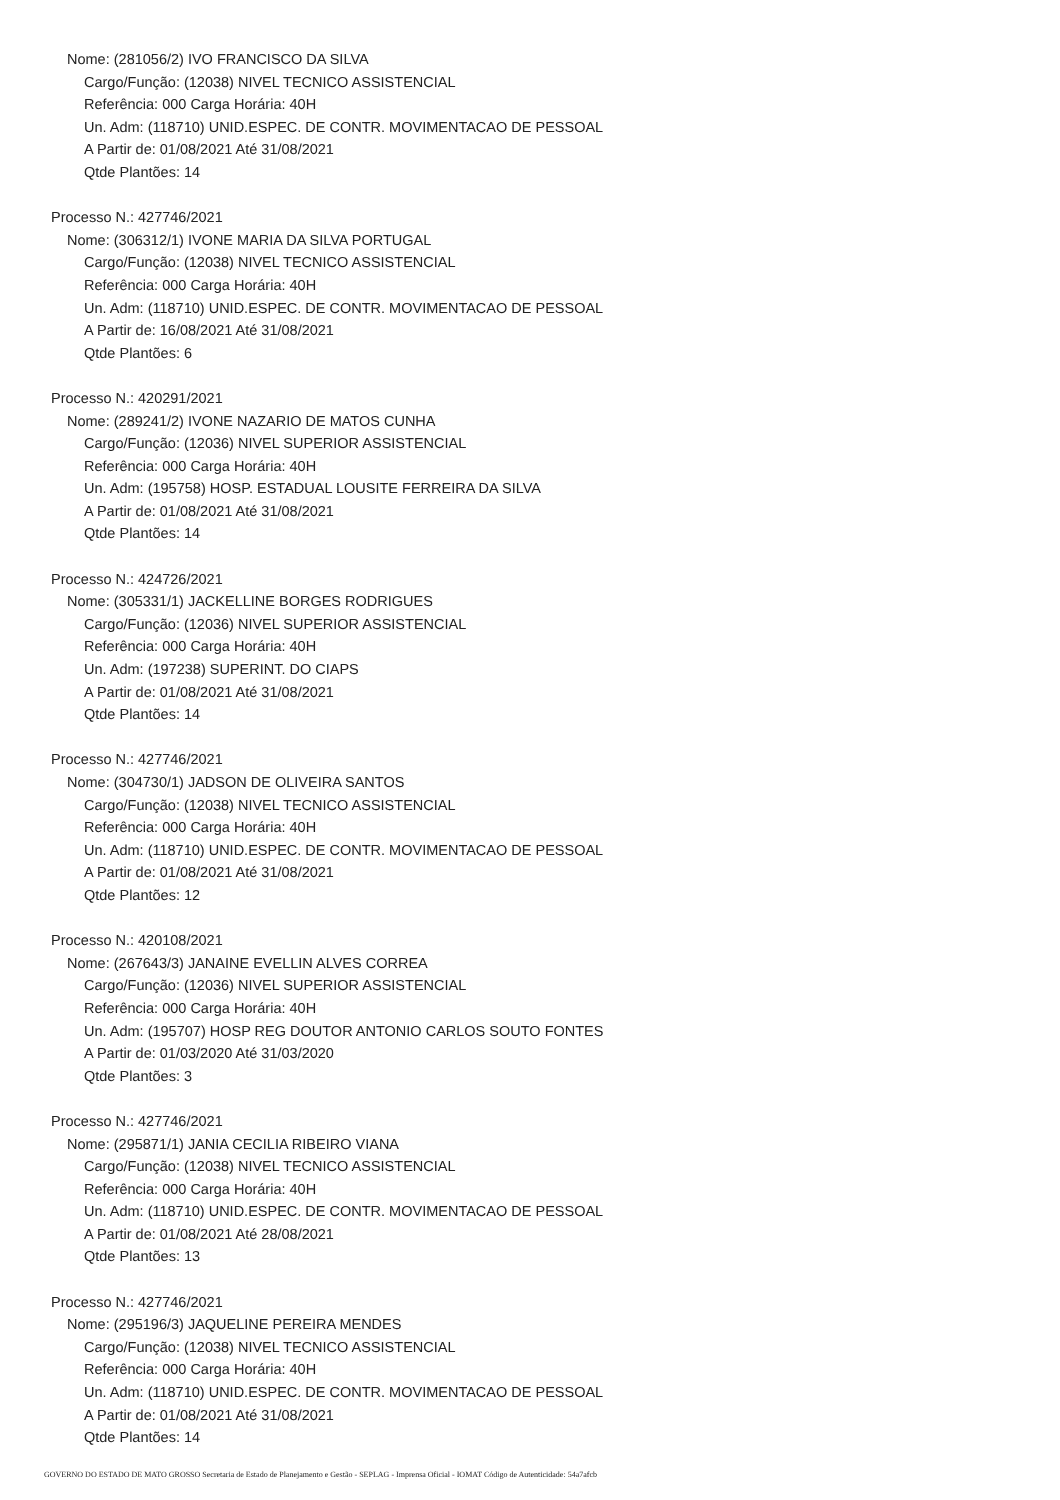Nome: (281056/2) IVO FRANCISCO DA SILVA
Cargo/Função: (12038) NIVEL TECNICO ASSISTENCIAL
Referência: 000 Carga Horária: 40H
Un. Adm: (118710) UNID.ESPEC. DE CONTR. MOVIMENTACAO DE PESSOAL
A Partir de: 01/08/2021 Até 31/08/2021
Qtde Plantões: 14
Processo N.: 427746/2021
Nome: (306312/1) IVONE MARIA DA SILVA PORTUGAL
Cargo/Função: (12038) NIVEL TECNICO ASSISTENCIAL
Referência: 000 Carga Horária: 40H
Un. Adm: (118710) UNID.ESPEC. DE CONTR. MOVIMENTACAO DE PESSOAL
A Partir de: 16/08/2021 Até 31/08/2021
Qtde Plantões: 6
Processo N.: 420291/2021
Nome: (289241/2) IVONE NAZARIO DE MATOS CUNHA
Cargo/Função: (12036) NIVEL SUPERIOR ASSISTENCIAL
Referência: 000 Carga Horária: 40H
Un. Adm: (195758) HOSP. ESTADUAL LOUSITE FERREIRA DA SILVA
A Partir de: 01/08/2021 Até 31/08/2021
Qtde Plantões: 14
Processo N.: 424726/2021
Nome: (305331/1) JACKELLINE BORGES RODRIGUES
Cargo/Função: (12036) NIVEL SUPERIOR ASSISTENCIAL
Referência: 000 Carga Horária: 40H
Un. Adm: (197238) SUPERINT. DO CIAPS
A Partir de: 01/08/2021 Até 31/08/2021
Qtde Plantões: 14
Processo N.: 427746/2021
Nome: (304730/1) JADSON DE OLIVEIRA SANTOS
Cargo/Função: (12038) NIVEL TECNICO ASSISTENCIAL
Referência: 000 Carga Horária: 40H
Un. Adm: (118710) UNID.ESPEC. DE CONTR. MOVIMENTACAO DE PESSOAL
A Partir de: 01/08/2021 Até 31/08/2021
Qtde Plantões: 12
Processo N.: 420108/2021
Nome: (267643/3) JANAINE EVELLIN ALVES CORREA
Cargo/Função: (12036) NIVEL SUPERIOR ASSISTENCIAL
Referência: 000 Carga Horária: 40H
Un. Adm: (195707) HOSP REG DOUTOR ANTONIO CARLOS SOUTO FONTES
A Partir de: 01/03/2020 Até 31/03/2020
Qtde Plantões: 3
Processo N.: 427746/2021
Nome: (295871/1) JANIA CECILIA RIBEIRO VIANA
Cargo/Função: (12038) NIVEL TECNICO ASSISTENCIAL
Referência: 000 Carga Horária: 40H
Un. Adm: (118710) UNID.ESPEC. DE CONTR. MOVIMENTACAO DE PESSOAL
A Partir de: 01/08/2021 Até 28/08/2021
Qtde Plantões: 13
Processo N.: 427746/2021
Nome: (295196/3) JAQUELINE PEREIRA MENDES
Cargo/Função: (12038) NIVEL TECNICO ASSISTENCIAL
Referência: 000 Carga Horária: 40H
Un. Adm: (118710) UNID.ESPEC. DE CONTR. MOVIMENTACAO DE PESSOAL
A Partir de: 01/08/2021 Até 31/08/2021
Qtde Plantões: 14
GOVERNO DO ESTADO DE MATO GROSSO Secretaria de Estado de Planejamento e Gestão - SEPLAG - Imprensa Oficial - IOMAT Código de Autenticidade: 54a7afcb